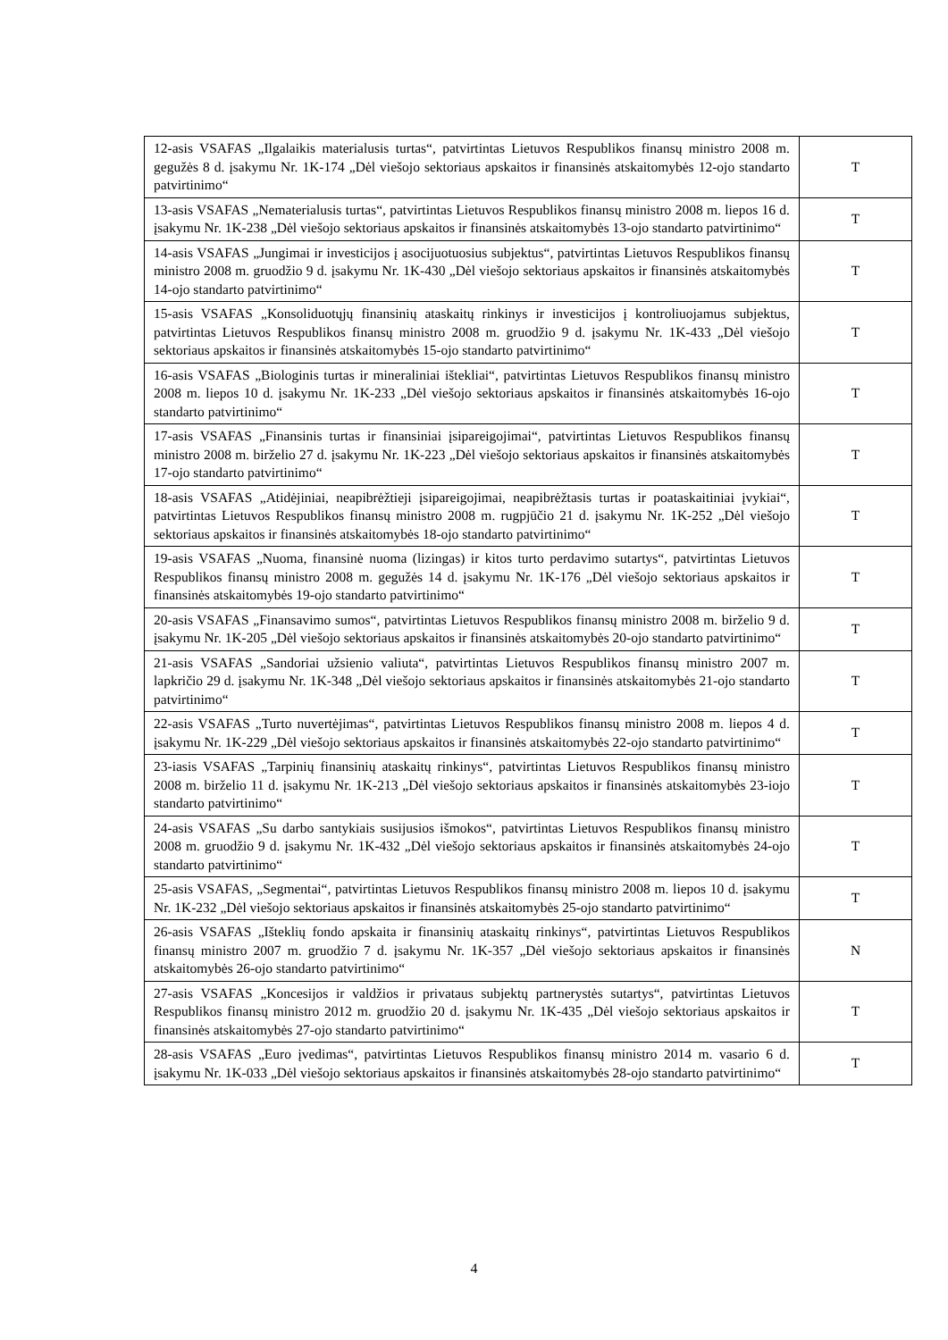| 12-asis VSAFAS „Ilgalaikis materialusis turtas“, patvirtintas Lietuvos Respublikos finansų ministro 2008 m. gegužės 8 d. įsakymu Nr. 1K-174 „Dėl viešojo sektoriaus apskaitos ir finansinės atskaitomybės 12-ojo standarto patvirtinimo“ | T |
| 13-asis VSAFAS „Nematerialusis turtas“, patvirtintas Lietuvos Respublikos finansų ministro 2008 m. liepos 16 d. įsakymu Nr. 1K-238 „Dėl viešojo sektoriaus apskaitos ir finansinės atskaitomybės 13-ojo standarto patvirtinimo“ | T |
| 14-asis VSAFAS „Jungimai ir investicijos į asocijuotuosius subjektus“, patvirtintas Lietuvos Respublikos finansų ministro 2008 m. gruodžio 9 d. įsakymu Nr. 1K-430 „Dėl viešojo sektoriaus apskaitos ir finansinės atskaitomybės 14-ojo standarto patvirtinimo“ | T |
| 15-asis VSAFAS „Konsoliduotųjų finansinių ataskaitų rinkinys ir investicijos į kontroliuojamus subjektus, patvirtintas Lietuvos Respublikos finansų ministro 2008 m. gruodžio 9 d. įsakymu Nr. 1K-433 „Dėl viešojo sektoriaus apskaitos ir finansinės atskaitomybės 15-ojo standarto patvirtinimo“ | T |
| 16-asis VSAFAS „Biologinis turtas ir mineraliniai ištekliai“, patvirtintas Lietuvos Respublikos finansų ministro 2008 m. liepos 10 d. įsakymu Nr. 1K-233 „Dėl viešojo sektoriaus apskaitos ir finansinės atskaitomybės 16-ojo standarto patvirtinimo“ | T |
| 17-asis VSAFAS „Finansinis turtas ir finansiniai įsipareigojimai“, patvirtintas Lietuvos Respublikos finansų ministro 2008 m. birželio 27 d. įsakymu Nr. 1K-223 „Dėl viešojo sektoriaus apskaitos ir finansinės atskaitomybės 17-ojo standarto patvirtinimo“ | T |
| 18-asis VSAFAS „Atidėjiniai, neapibrėžtieji įsipareigojimai, neapibrėžtasis turtas ir poataskaitiniai įvykiai“, patvirtintas Lietuvos Respublikos finansų ministro 2008 m. rugpjūčio 21 d. įsakymu Nr. 1K-252 „Dėl viešojo sektoriaus apskaitos ir finansinės atskaitomybės 18-ojo standarto patvirtinimo“ | T |
| 19-asis VSAFAS „Nuoma, finansinė nuoma (lizingas) ir kitos turto perdavimo sutartys“, patvirtintas Lietuvos Respublikos finansų ministro 2008 m. gegužės 14 d. įsakymu Nr. 1K-176 „Dėl viešojo sektoriaus apskaitos ir finansinės atskaitomybės 19-ojo standarto patvirtinimo“ | T |
| 20-asis VSAFAS „Finansavimo sumos“, patvirtintas Lietuvos Respublikos finansų ministro 2008 m. birželio 9 d. įsakymu Nr. 1K-205 „Dėl viešojo sektoriaus apskaitos ir finansinės atskaitomybės 20-ojo standarto patvirtinimo“ | T |
| 21-asis VSAFAS „Sandoriai užsienio valiuta“, patvirtintas Lietuvos Respublikos finansų ministro 2007 m. lapkričio 29 d. įsakymu Nr. 1K-348 „Dėl viešojo sektoriaus apskaitos ir finansinės atskaitomybės 21-ojo standarto patvirtinimo“ | T |
| 22-asis VSAFAS „Turto nuvertėjimas“, patvirtintas Lietuvos Respublikos finansų ministro 2008 m. liepos 4 d. įsakymu Nr. 1K-229 „Dėl viešojo sektoriaus apskaitos ir finansinės atskaitomybės 22-ojo standarto patvirtinimo“ | T |
| 23-iasis VSAFAS „Tarpinių finansinių ataskaitų rinkinys“, patvirtintas Lietuvos Respublikos finansų ministro 2008 m. birželio 11 d. įsakymu Nr. 1K-213 „Dėl viešojo sektoriaus apskaitos ir finansinės atskaitomybės 23-iojo standarto patvirtinimo“ | T |
| 24-asis VSAFAS „Su darbo santykiais susijusios išmokos“, patvirtintas Lietuvos Respublikos finansų ministro 2008 m. gruodžio 9 d. įsakymu Nr. 1K-432 „Dėl viešojo sektoriaus apskaitos ir finansinės atskaitomybės 24-ojo standarto patvirtinimo“ | T |
| 25-asis VSAFAS, „Segmentai“, patvirtintas Lietuvos Respublikos finansų ministro 2008 m. liepos 10 d. įsakymu Nr. 1K-232 „Dėl viešojo sektoriaus apskaitos ir finansinės atskaitomybės 25-ojo standarto patvirtinimo“ | T |
| 26-asis VSAFAS „Išteklių fondo apskaita ir finansinių ataskaitų rinkinys“, patvirtintas Lietuvos Respublikos finansų ministro 2007 m. gruodžio 7 d. įsakymu Nr. 1K-357 „Dėl viešojo sektoriaus apskaitos ir finansinės atskaitomybės 26-ojo standarto patvirtinimo“ | N |
| 27-asis VSAFAS „Koncesijos ir valdžios ir privataus subjektų partnerystės sutartys“, patvirtintas Lietuvos Respublikos finansų ministro 2012 m. gruodžio 20 d. įsakymu Nr. 1K-435 „Dėl viešojo sektoriaus apskaitos ir finansinės atskaitomybės 27-ojo standarto patvirtinimo“ | T |
| 28-asis VSAFAS „Euro įvedimas“, patvirtintas Lietuvos Respublikos finansų ministro 2014 m. vasario 6 d. įsakymu Nr. 1K-033 „Dėl viešojo sektoriaus apskaitos ir finansinės atskaitomybės 28-ojo standarto patvirtinimo“ | T |
4